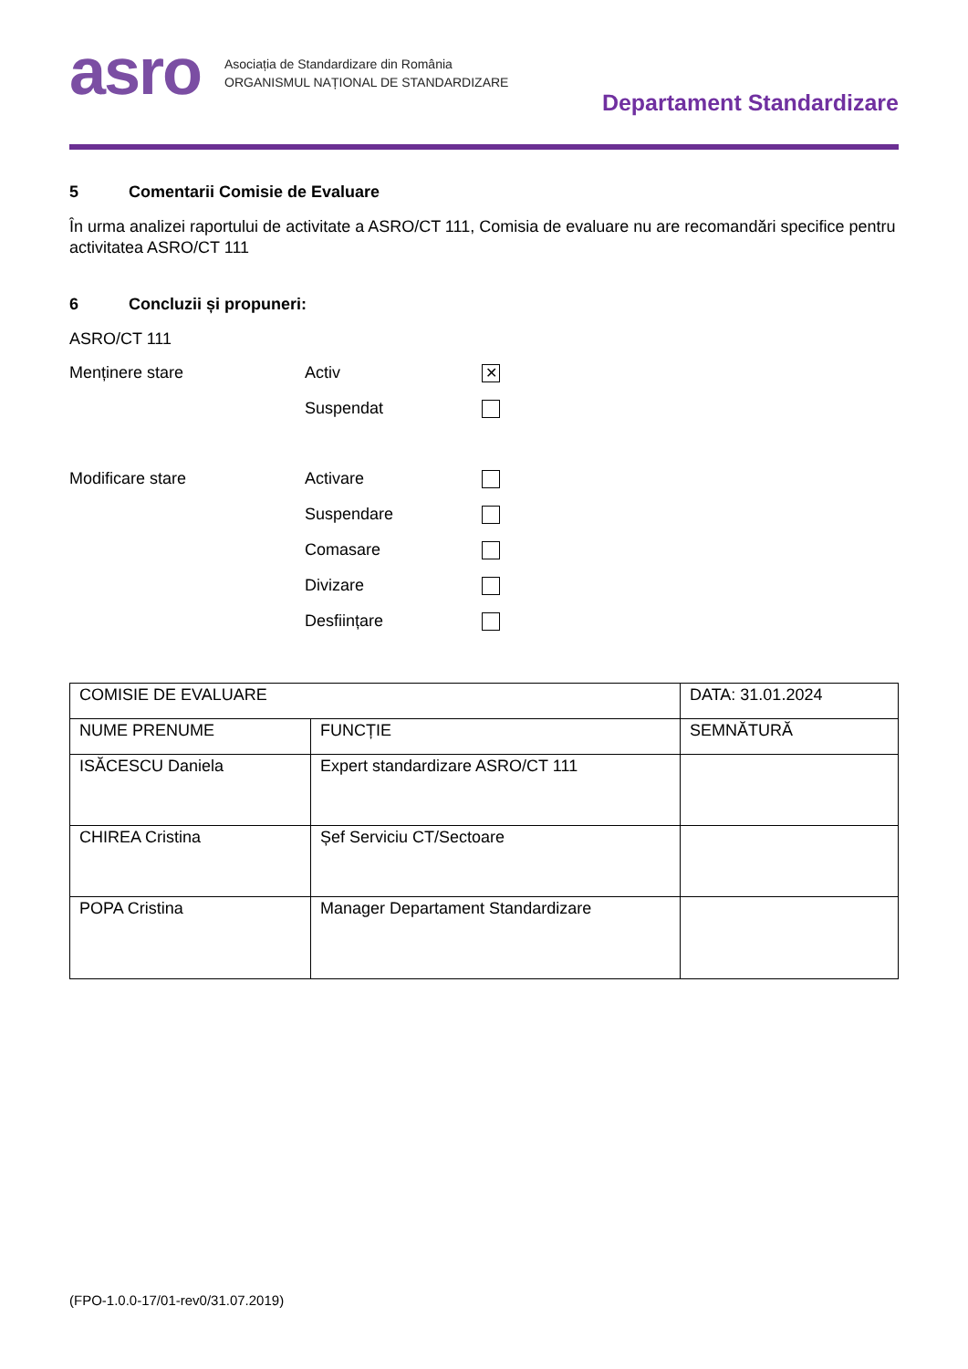asro
Asociația de Standardizare din România
ORGANISMUL NAȚIONAL DE STANDARDIZARE
Departament Standardizare
5 Comentarii Comisie de Evaluare
În urma analizei raportului de activitate a ASRO/CT 111, Comisia de evaluare nu are recomandări specifice pentru activitatea ASRO/CT 111
6 Concluzii și propuneri:
ASRO/CT 111
Menținere stare Activ
✕
Suspendat
Modificare stare Activare
Suspendare
Comasare
Divizare
Desființare
| COMISIE DE EVALUARE | | DATA: 31.01.2024 |
| NUME PRENUME | FUNCȚIE | SEMNĂTURĂ |
| ISĂCESCU Daniela | Expert standardizare ASRO/CT 111 | |
| CHIREA Cristina | Șef Serviciu CT/Sectoare | |
| POPA Cristina | Manager Departament Standardizare | |
(FPO-1.0.0-17/01-rev0/31.07.2019)